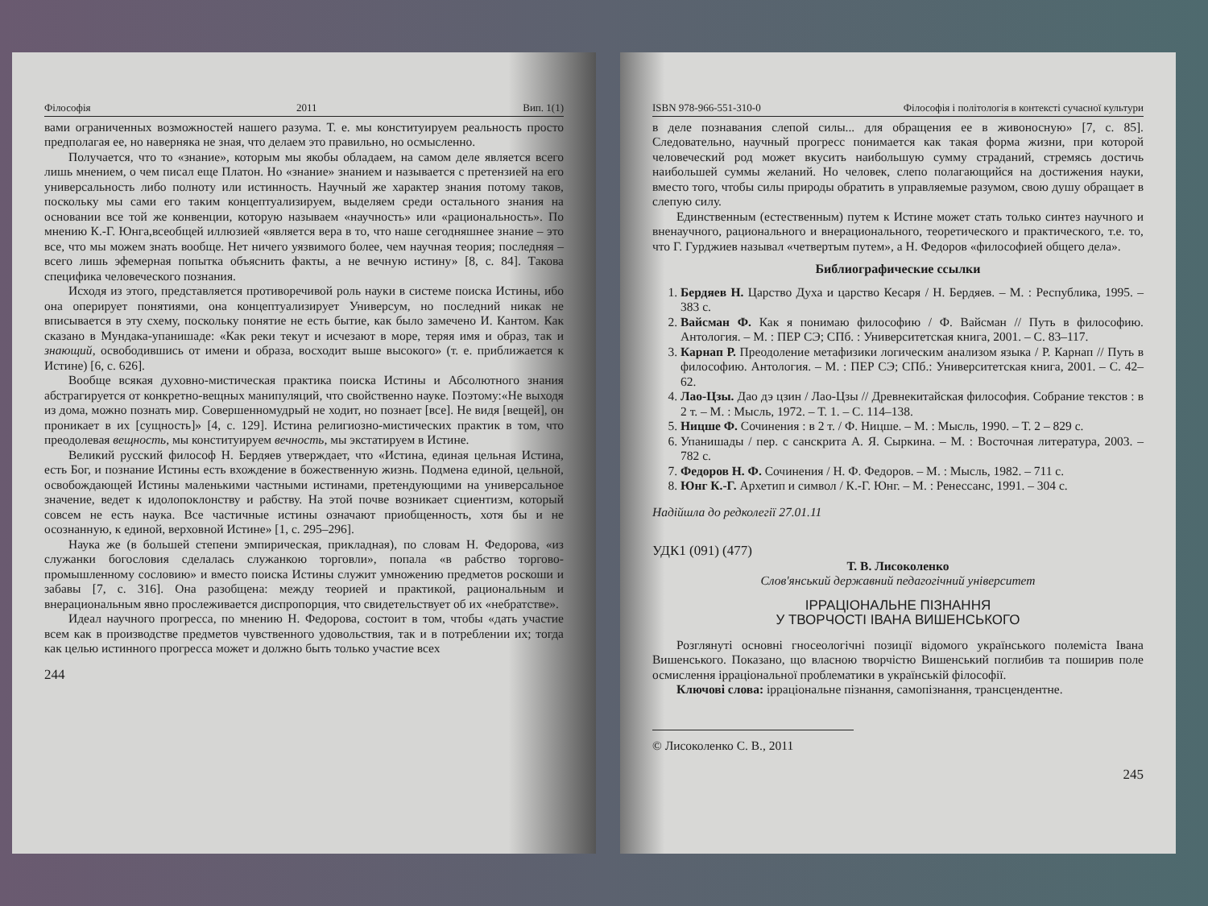Філософія 2011 Вип. 1(1)
вами ограниченных возможностей нашего разума. Т. е. мы конституируем реальность просто предполагая ее, но наверняка не зная, что делаем это правильно, но осмысленно.
Получается, что то «знание», которым мы якобы обладаем, на самом деле является всего лишь мнением, о чем писал еще Платон. Но «знание» знанием и называется с претензией на его универсальность либо полноту или истинность. Научный же характер знания потому таков, поскольку мы сами его таким концептуализируем, выделяем среди остального знания на основании все той же конвенции, которую называем «научность» или «рациональность». По мнению К.-Г. Юнга,всеобщей иллюзией «является вера в то, что наше сегодняшнее знание – это все, что мы можем знать вообще. Нет ничего уязвимого более, чем научная теория; последняя – всего лишь эфемерная попытка объяснить факты, а не вечную истину» [8, с. 84]. Такова специфика человеческого познания.
Исходя из этого, представляется противоречивой роль науки в системе поиска Истины, ибо она оперирует понятиями, она концептуализирует Универсум, но последний никак не вписывается в эту схему, поскольку понятие не есть бытие, как было замечено И. Кантом. Как сказано в Мундака-упанишаде: «Как реки текут и исчезают в море, теряя имя и образ, так и знающий, освободившись от имени и образа, восходит выше высокого» (т. е. приближается к Истине) [6, с. 626].
Вообще всякая духовно-мистическая практика поиска Истины и Абсолютного знания абстрагируется от конкретно-вещных манипуляций, что свойственно науке. Поэтому:«Не выходя из дома, можно познать мир. Совершенномудрый не ходит, но познает [все]. Не видя [вещей], он проникает в их [сущность]» [4, с. 129]. Истина религиозно-мистических практик в том, что преодолевая вещность, мы конституируем вечность, мы экстатируем в Истине.
Великий русский философ Н. Бердяев утверждает, что «Истина, единая цельная Истина, есть Бог, и познание Истины есть вхождение в божественную жизнь. Подмена единой, цельной, освобождающей Истины маленькими частными истинами, претендующими на универсальное значение, ведет к идолопоклонству и рабству. На этой почве возникает сциентизм, который совсем не есть наука. Все частичные истины означают приобщенность, хотя бы и не осознанную, к единой, верховной Истине» [1, с. 295–296].
Наука же (в большей степени эмпирическая, прикладная), по словам Н. Федорова, «из служанки богословия сделалась служанкою торговли», попала «в рабство торгово-промышленному сословию» и вместо поиска Истины служит умножению предметов роскоши и забавы [7, с. 316]. Она разобщена: между теорией и практикой, рациональным и внерациональным явно прослеживается диспропорция, что свидетельствует об их «небратстве».
Идеал научного прогресса, по мнению Н. Федорова, состоит в том, чтобы «дать участие всем как в производстве предметов чувственного удовольствия, так и в потреблении их; тогда как целью истинного прогресса может и должно быть только участие всех
244
ISBN 978-966-551-310-0 Філософія і політологія в контексті сучасної культури
в деле познавания слепой силы... для обращения ее в живоносную» [7, с. 85]. Следовательно, научный прогресс понимается как такая форма жизни, при которой человеческий род может вкусить наибольшую сумму страданий, стремясь достичь наибольшей суммы желаний. Но человек, слепо полагающийся на достижения науки, вместо того, чтобы силы природы обратить в управляемые разумом, свою душу обращает в слепую силу.
Единственным (естественным) путем к Истине может стать только синтез научного и вненаучного, рационального и внерационального, теоретического и практического, т.е. то, что Г. Гурджиев называл «четвертым путем», а Н. Федоров «философией общего дела».
Библиографические ссылки
1. Бердяев Н. Царство Духа и царство Кесаря / Н. Бердяев. – М. : Республика, 1995. – 383 с.
2. Вайсман Ф. Как я понимаю философию / Ф. Вайсман // Путь в философию. Антология. – М. : ПЕР СЭ; СПб. : Университетская книга, 2001. – С. 83–117.
3. Карнап Р. Преодоление метафизики логическим анализом языка / Р. Карнап // Путь в философию. Антология. – М. : ПЕР СЭ; СПб.: Университетская книга, 2001. – С. 42–62.
4. Лао-Цзы. Дао дэ цзин / Лао-Цзы // Древнекитайская философия. Собрание текстов : в 2 т. – М. : Мысль, 1972. – Т. 1. – С. 114–138.
5. Ницше Ф. Сочинения : в 2 т. / Ф. Ницше. – М. : Мысль, 1990. – Т. 2 – 829 с.
6. Упанишады / пер. с санскрита А. Я. Сыркина. – М. : Восточная литература, 2003. – 782 с.
7. Федоров Н. Ф. Сочинения / Н. Ф. Федоров. – М. : Мысль, 1982. – 711 с.
8. Юнг К.-Г. Архетип и символ / К.-Г. Юнг. – М. : Ренессанс, 1991. – 304 с.
Надійшла до редколегії 27.01.11
УДК1 (091) (477)
Т. В. Лисоколенко
Слов'янський державний педагогічний університет
ІРРАЦІОНАЛЬНЕ ПІЗНАННЯ
У ТВОРЧОСТІ ІВАНА ВИШЕНСЬКОГО
Розглянуті основні гносеологічні позиції відомого українського полеміста Івана Вишенського. Показано, що власною творчістю Вишенський поглибив та поширив поле осмислення ірраціональної проблематики в українській філософії.
Ключові слова: ірраціональне пізнання, самопізнання, трансцендентне.
© Лисоколенко С. В., 2011
245